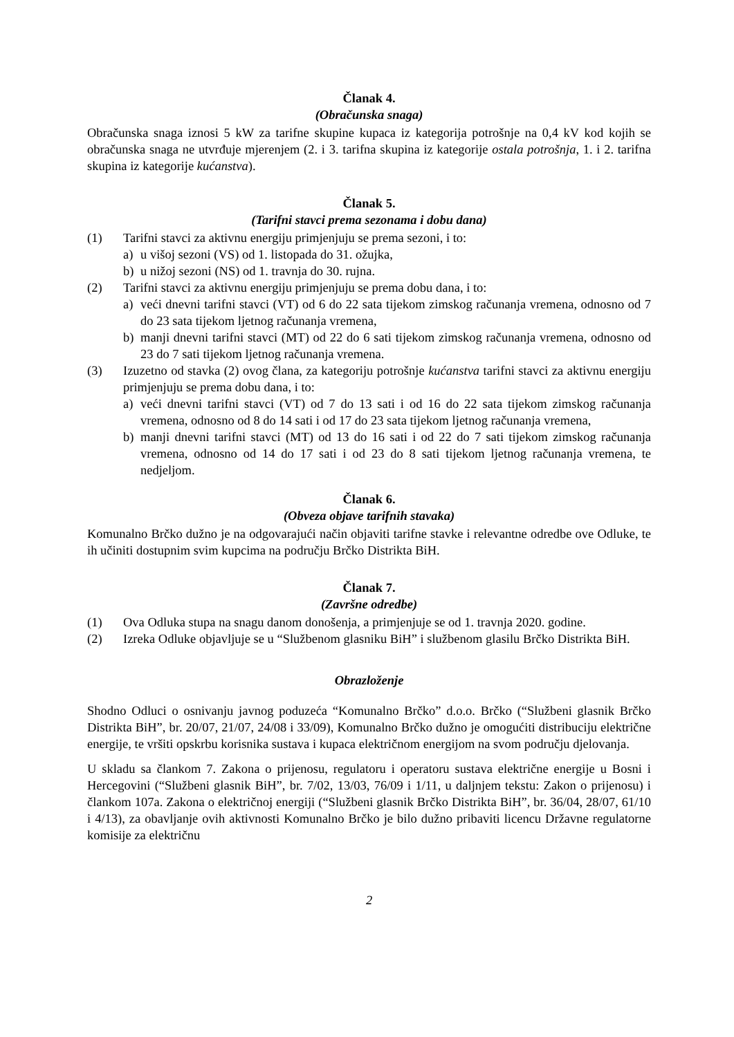Članak 4.
(Obračunska snaga)
Obračunska snaga iznosi 5 kW za tarifne skupine kupaca iz kategorija potrošnje na 0,4 kV kod kojih se obračunska snaga ne utvrđuje mjerenjem (2. i 3. tarifna skupina iz kategorije ostala potrošnja, 1. i 2. tarifna skupina iz kategorije kućanstva).
Članak 5.
(Tarifni stavci prema sezonama i dobu dana)
(1) Tarifni stavci za aktivnu energiju primjenjuju se prema sezoni, i to:
a) u višoj sezoni (VS) od 1. listopada do 31. ožujka,
b) u nižoj sezoni (NS) od 1. travnja do 30. rujna.
(2) Tarifni stavci za aktivnu energiju primjenjuju se prema dobu dana, i to:
a) veći dnevni tarifni stavci (VT) od 6 do 22 sata tijekom zimskog računanja vremena, odnosno od 7 do 23 sata tijekom ljetnog računanja vremena,
b) manji dnevni tarifni stavci (MT) od 22 do 6 sati tijekom zimskog računanja vremena, odnosno od 23 do 7 sati tijekom ljetnog računanja vremena.
(3) Izuzetno od stavka (2) ovog člana, za kategoriju potrošnje kućanstva tarifni stavci za aktivnu energiju primjenjuju se prema dobu dana, i to:
a) veći dnevni tarifni stavci (VT) od 7 do 13 sati i od 16 do 22 sata tijekom zimskog računanja vremena, odnosno od 8 do 14 sati i od 17 do 23 sata tijekom ljetnog računanja vremena,
b) manji dnevni tarifni stavci (MT) od 13 do 16 sati i od 22 do 7 sati tijekom zimskog računanja vremena, odnosno od 14 do 17 sati i od 23 do 8 sati tijekom ljetnog računanja vremena, te nedjeljom.
Članak 6.
(Obveza objave tarifnih stavaka)
Komunalno Brčko dužno je na odgovarajući način objaviti tarifne stavke i relevantne odredbe ove Odluke, te ih učiniti dostupnim svim kupcima na području Brčko Distrikta BiH.
Članak 7.
(Završne odredbe)
(1) Ova Odluka stupa na snagu danom donošenja, a primjenjuje se od 1. travnja 2020. godine.
(2) Izreka Odluke objavljuje se u “Službenom glasniku BiH” i službenom glasilu Brčko Distrikta BiH.
Obrazloženje
Shodno Odluci o osnivanju javnog poduzeća “Komunalno Brčko” d.o.o. Brčko (“Službeni glasnik Brčko Distrikta BiH”, br. 20/07, 21/07, 24/08 i 33/09), Komunalno Brčko dužno je omogućiti distribuciju električne energije, te vršiti opskrbu korisnika sustava i kupaca električnom energijom na svom području djelovanja.
U skladu sa člankom 7. Zakona o prijenosu, regulatoru i operatoru sustava električne energije u Bosni i Hercegovini (“Službeni glasnik BiH”, br. 7/02, 13/03, 76/09 i 1/11, u daljnjem tekstu: Zakon o prijenosu) i člankom 107a. Zakona o električnoj energiji (“Službeni glasnik Brčko Distrikta BiH”, br. 36/04, 28/07, 61/10 i 4/13), za obavljanje ovih aktivnosti Komunalno Brčko je bilo dužno pribaviti licencu Državne regulatorne komisije za električnu
2